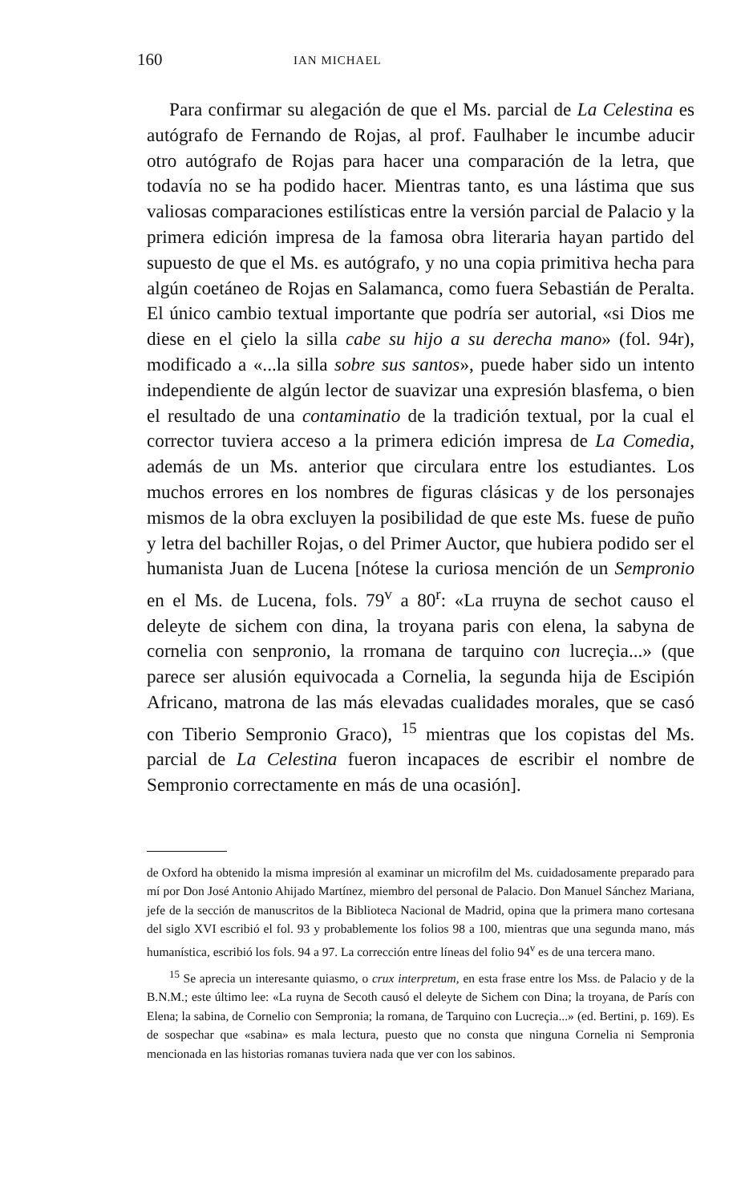160 IAN MICHAEL
Para confirmar su alegación de que el Ms. parcial de La Celestina es autógrafo de Fernando de Rojas, al prof. Faulhaber le incumbe aducir otro autógrafo de Rojas para hacer una comparación de la letra, que todavía no se ha podido hacer. Mientras tanto, es una lástima que sus valiosas comparaciones estilísticas entre la versión parcial de Palacio y la primera edición impresa de la famosa obra literaria hayan partido del supuesto de que el Ms. es autógrafo, y no una copia primitiva hecha para algún coetáneo de Rojas en Salamanca, como fuera Sebastián de Peralta. El único cambio textual importante que podría ser autorial, «si Dios me diese en el çielo la silla cabe su hijo a su derecha mano» (fol. 94r), modificado a «...la silla sobre sus santos», puede haber sido un intento independiente de algún lector de suavizar una expresión blasfema, o bien el resultado de una contaminatio de la tradición textual, por la cual el corrector tuviera acceso a la primera edición impresa de La Comedia, además de un Ms. anterior que circulara entre los estudiantes. Los muchos errores en los nombres de figuras clásicas y de los personajes mismos de la obra excluyen la posibilidad de que este Ms. fuese de puño y letra del bachiller Rojas, o del Primer Auctor, que hubiera podido ser el humanista Juan de Lucena [nótese la curiosa mención de un Sempronio en el Ms. de Lucena, fols. 79<sup>v</sup> a 80<sup>r</sup>: «La rruyna de sechot causo el deleyte de sichem con dina, la troyana paris con elena, la sabyna de cornelia con senpronio, la rromana de tarquino con lucreçia...» (que parece ser alusión equivocada a Cornelia, la segunda hija de Escipión Africano, matrona de las más elevadas cualidades morales, que se casó con Tiberio Sempronio Graco), <sup>15</sup> mientras que los copistas del Ms. parcial de La Celestina fueron incapaces de escribir el nombre de Sempronio correctamente en más de una ocasión].
de Oxford ha obtenido la misma impresión al examinar un microfilm del Ms. cuidadosamente preparado para mí por Don José Antonio Ahijado Martínez, miembro del personal de Palacio. Don Manuel Sánchez Mariana, jefe de la sección de manuscritos de la Biblioteca Nacional de Madrid, opina que la primera mano cortesana del siglo XVI escribió el fol. 93 y probablemente los folios 98 a 100, mientras que una segunda mano, más humanística, escribió los fols. 94 a 97. La corrección entre líneas del folio 94<sup>v</sup> es de una tercera mano.
<sup>15</sup> Se aprecia un interesante quiasmo, o crux interpretum, en esta frase entre los Mss. de Palacio y de la B.N.M.; este último lee: «La ruyna de Secoth causó el deleyte de Sichem con Dina; la troyana, de París con Elena; la sabina, de Cornelio con Sempronia; la romana, de Tarquino con Lucreçia...» (ed. Bertini, p. 169). Es de sospechar que «sabina» es mala lectura, puesto que no consta que ninguna Cornelia ni Sempronia mencionada en las historias romanas tuviera nada que ver con los sabinos.